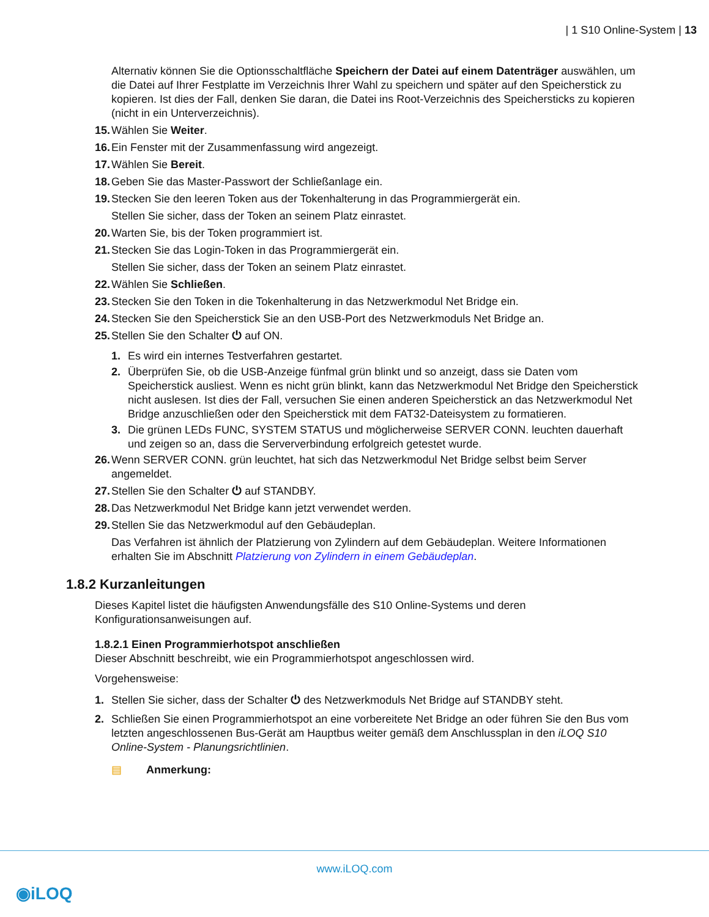| 1 S10 Online-System | 13
Alternativ können Sie die Optionsschaltfläche Speichern der Datei auf einem Datenträger auswählen, um die Datei auf Ihrer Festplatte im Verzeichnis Ihrer Wahl zu speichern und später auf den Speicherstick zu kopieren. Ist dies der Fall, denken Sie daran, die Datei ins Root-Verzeichnis des Speichersticks zu kopieren (nicht in ein Unterverzeichnis).
15. Wählen Sie Weiter.
16. Ein Fenster mit der Zusammenfassung wird angezeigt.
17. Wählen Sie Bereit.
18. Geben Sie das Master-Passwort der Schließanlage ein.
19. Stecken Sie den leeren Token aus der Tokenhalterung in das Programmiergerät ein.
Stellen Sie sicher, dass der Token an seinem Platz einrastet.
20. Warten Sie, bis der Token programmiert ist.
21. Stecken Sie das Login-Token in das Programmiergerät ein.
Stellen Sie sicher, dass der Token an seinem Platz einrastet.
22. Wählen Sie Schließen.
23. Stecken Sie den Token in die Tokenhalterung in das Netzwerkmodul Net Bridge ein.
24. Stecken Sie den Speicherstick Sie an den USB-Port des Netzwerkmoduls Net Bridge an.
25. Stellen Sie den Schalter ⏻ auf ON.
1. Es wird ein internes Testverfahren gestartet.
2. Überprüfen Sie, ob die USB-Anzeige fünfmal grün blinkt und so anzeigt, dass sie Daten vom Speicherstick ausliest. Wenn es nicht grün blinkt, kann das Netzwerkmodul Net Bridge den Speicherstick nicht auslesen. Ist dies der Fall, versuchen Sie einen anderen Speicherstick an das Netzwerkmodul Net Bridge anzuschließen oder den Speicherstick mit dem FAT32-Dateisystem zu formatieren.
3. Die grünen LEDs FUNC, SYSTEM STATUS und möglicherweise SERVER CONN. leuchten dauerhaft und zeigen so an, dass die Serververbindung erfolgreich getestet wurde.
26. Wenn SERVER CONN. grün leuchtet, hat sich das Netzwerkmodul Net Bridge selbst beim Server angemeldet.
27. Stellen Sie den Schalter ⏻ auf STANDBY.
28. Das Netzwerkmodul Net Bridge kann jetzt verwendet werden.
29. Stellen Sie das Netzwerkmodul auf den Gebäudeplan.
Das Verfahren ist ähnlich der Platzierung von Zylindern auf dem Gebäudeplan. Weitere Informationen erhalten Sie im Abschnitt Platzierung von Zylindern in einem Gebäudeplan.
1.8.2 Kurzanleitungen
Dieses Kapitel listet die häufigsten Anwendungsfälle des S10 Online-Systems und deren Konfigurationsanweisungen auf.
1.8.2.1 Einen Programmierhotspot anschließen
Dieser Abschnitt beschreibt, wie ein Programmierhotspot angeschlossen wird.
Vorgehensweise:
1. Stellen Sie sicher, dass der Schalter ⏻ des Netzwerkmoduls Net Bridge auf STANDBY steht.
2. Schließen Sie einen Programmierhotspot an eine vorbereitete Net Bridge an oder führen Sie den Bus vom letzten angeschlossenen Bus-Gerät am Hauptbus weiter gemäß dem Anschlussplan in den iLOQ S10 Online-System - Planungsrichtlinien.
▤ Anmerkung:
www.iLOQ.com
◉iLOQ